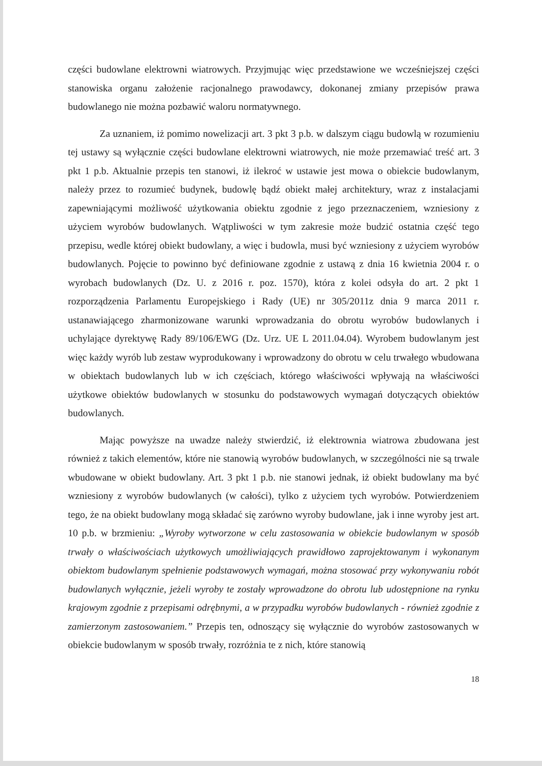części budowlane elektrowni wiatrowych. Przyjmując więc przedstawione we wcześniejszej części stanowiska organu założenie racjonalnego prawodawcy, dokonanej zmiany przepisów prawa budowlanego nie można pozbawić waloru normatywnego.
Za uznaniem, iż pomimo nowelizacji art. 3 pkt 3 p.b. w dalszym ciągu budowlą w rozumieniu tej ustawy są wyłącznie części budowlane elektrowni wiatrowych, nie może przemawiać treść art. 3 pkt 1 p.b. Aktualnie przepis ten stanowi, iż ilekroć w ustawie jest mowa o obiekcie budowlanym, należy przez to rozumieć budynek, budowlę bądź obiekt małej architektury, wraz z instalacjami zapewniającymi możliwość użytkowania obiektu zgodnie z jego przeznaczeniem, wzniesiony z użyciem wyrobów budowlanych. Wątpliwości w tym zakresie może budzić ostatnia część tego przepisu, wedle której obiekt budowlany, a więc i budowla, musi być wzniesiony z użyciem wyrobów budowlanych. Pojęcie to powinno być definiowane zgodnie z ustawą z dnia 16 kwietnia 2004 r. o wyrobach budowlanych (Dz. U. z 2016 r. poz. 1570), która z kolei odsyła do art. 2 pkt 1 rozporządzenia Parlamentu Europejskiego i Rady (UE) nr 305/2011z dnia 9 marca 2011 r. ustanawiającego zharmonizowane warunki wprowadzania do obrotu wyrobów budowlanych i uchylające dyrektywę Rady 89/106/EWG (Dz. Urz. UE L 2011.04.04). Wyrobem budowlanym jest więc każdy wyrób lub zestaw wyprodukowany i wprowadzony do obrotu w celu trwałego wbudowana w obiektach budowlanych lub w ich częściach, którego właściwości wpływają na właściwości użytkowe obiektów budowlanych w stosunku do podstawowych wymagań dotyczących obiektów budowlanych.
Mając powyższe na uwadze należy stwierdzić, iż elektrownia wiatrowa zbudowana jest również z takich elementów, które nie stanowią wyrobów budowlanych, w szczególności nie są trwale wbudowane w obiekt budowlany. Art. 3 pkt 1 p.b. nie stanowi jednak, iż obiekt budowlany ma być wzniesiony z wyrobów budowlanych (w całości), tylko z użyciem tych wyrobów. Potwierdzeniem tego, że na obiekt budowlany mogą składać się zarówno wyroby budowlane, jak i inne wyroby jest art. 10 p.b. w brzmieniu: „Wyroby wytworzone w celu zastosowania w obiekcie budowlanym w sposób trwały o właściwościach użytkowych umożliwiających prawidłowo zaprojektowanym i wykonanym obiektom budowlanym spełnienie podstawowych wymagań, można stosować przy wykonywaniu robót budowlanych wyłącznie, jeżeli wyroby te zostały wprowadzone do obrotu lub udostępnione na rynku krajowym zgodnie z przepisami odrębnymi, a w przypadku wyrobów budowlanych - również zgodnie z zamierzonym zastosowaniem.” Przepis ten, odnoszący się wyłącznie do wyrobów zastosowanych w obiekcie budowlanym w sposób trwały, rozróżnia te z nich, które stanowią
18